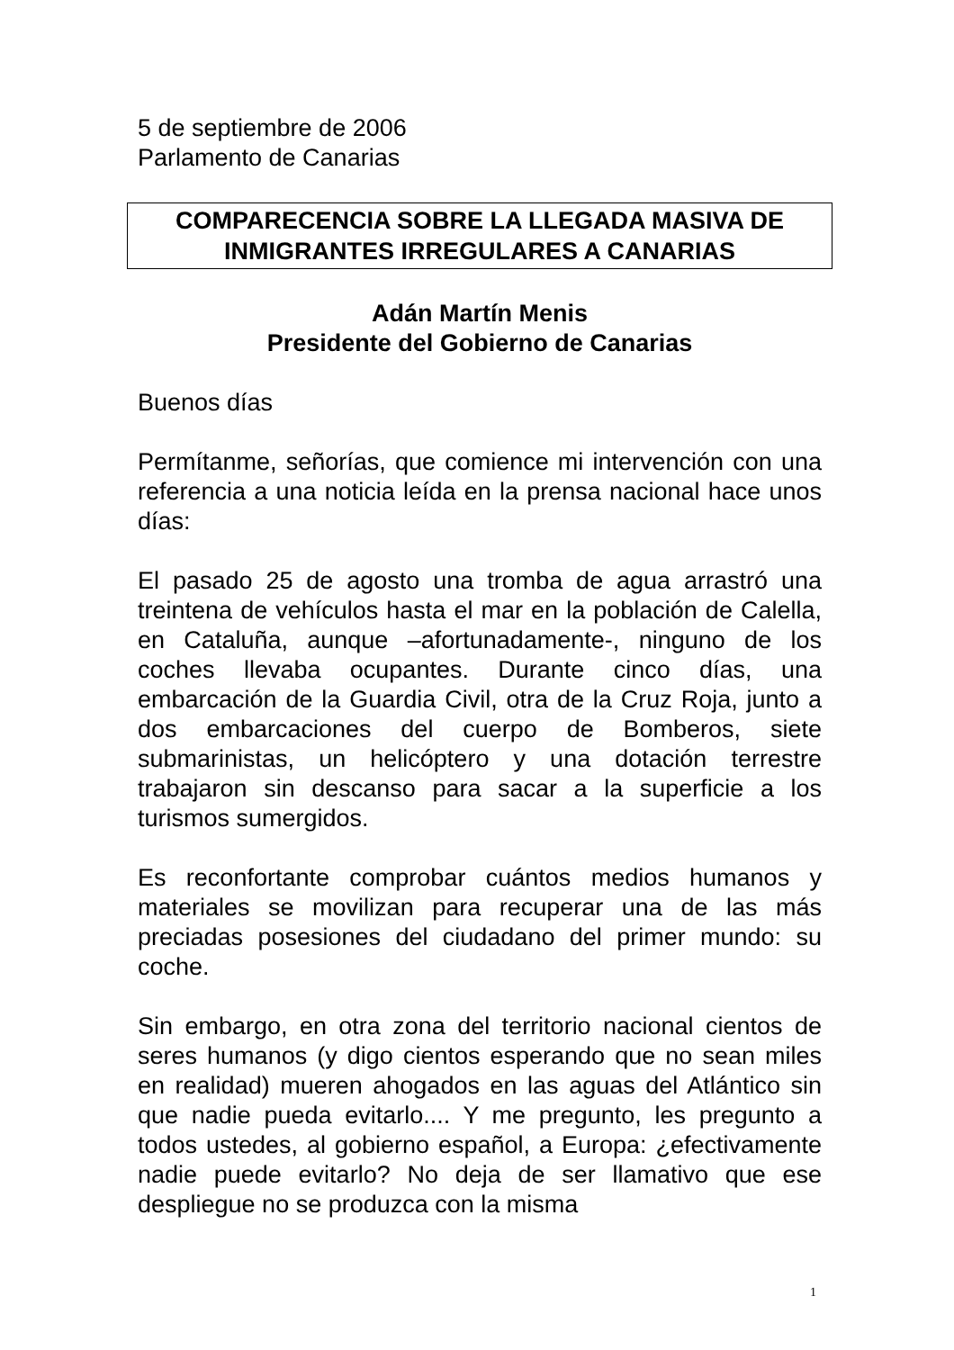5 de septiembre de 2006
Parlamento de Canarias
COMPARECENCIA SOBRE LA LLEGADA MASIVA DE
INMIGRANTES IRREGULARES A CANARIAS
Adán Martín Menis
Presidente del Gobierno de Canarias
Buenos días
Permítanme, señorías, que comience mi intervención con una referencia a una noticia leída en la prensa nacional hace unos días:
El pasado 25 de agosto una tromba de agua arrastró una treintena de vehículos hasta el mar en la población de Calella, en Cataluña, aunque –afortunadamente-, ninguno de los coches llevaba ocupantes. Durante cinco días, una embarcación de la Guardia Civil, otra de la Cruz Roja, junto a dos embarcaciones del cuerpo de Bomberos, siete submarinistas, un helicóptero y una dotación terrestre trabajaron sin descanso para sacar a la superficie a los turismos sumergidos.
Es reconfortante comprobar cuántos medios humanos y materiales se movilizan para recuperar una de las más preciadas posesiones del ciudadano del primer mundo: su coche.
Sin embargo, en otra zona del territorio nacional cientos de seres humanos (y digo cientos esperando que no sean miles en realidad) mueren ahogados en las aguas del Atlántico sin que nadie pueda evitarlo.... Y me pregunto, les pregunto a todos ustedes, al gobierno español, a Europa: ¿efectivamente nadie puede evitarlo? No deja de ser llamativo que ese despliegue no se produzca con la misma
1